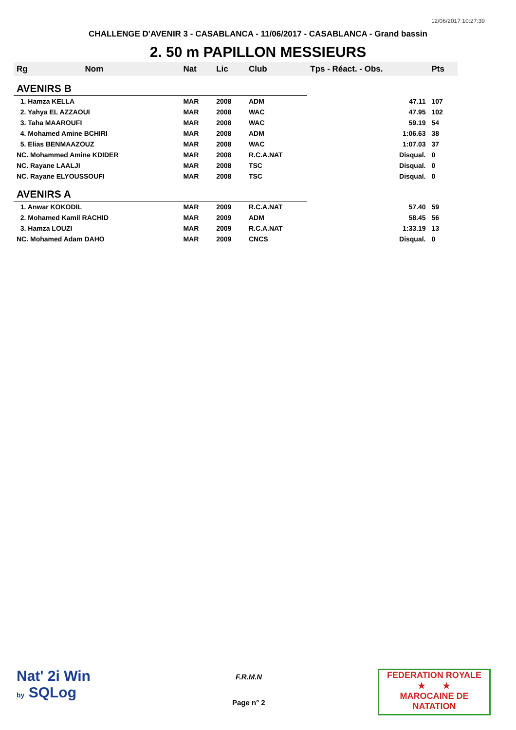12/06/2017 10:27:39
CHALLENGE D'AVENIR 3 - CASABLANCA - 11/06/2017 - CASABLANCA - Grand bassin
2. 50 m PAPILLON MESSIEURS
| Rg | Nom | Nat | Lic | Club | Tps - Réact. - Obs. | Pts |
| --- | --- | --- | --- | --- | --- | --- |
| AVENIRS B | | | | | | |
| 1. Hamza KELLA | | MAR | 2008 | ADM | 47.11 | 107 |
| 2. Yahya EL AZZAOUI | | MAR | 2008 | WAC | 47.95 | 102 |
| 3. Taha MAAROUFI | | MAR | 2008 | WAC | 59.19 | 54 |
| 4. Mohamed Amine BCHIRI | | MAR | 2008 | ADM | 1:06.63 | 38 |
| 5. Elias BENMAAZOUZ | | MAR | 2008 | WAC | 1:07.03 | 37 |
| NC. Mohammed Amine KDIDER | | MAR | 2008 | R.C.A.NAT | Disqual. | 0 |
| NC. Rayane LAALJI | | MAR | 2008 | TSC | Disqual. | 0 |
| NC. Rayane ELYOUSSOUFI | | MAR | 2008 | TSC | Disqual. | 0 |
| AVENIRS A | | | | | | |
| 1. Anwar KOKODIL | | MAR | 2009 | R.C.A.NAT | 57.40 | 59 |
| 2. Mohamed Kamil RACHID | | MAR | 2009 | ADM | 58.45 | 56 |
| 3. Hamza LOUZI | | MAR | 2009 | R.C.A.NAT | 1:33.19 | 13 |
| NC. Mohamed Adam DAHO | | MAR | 2009 | CNCS | Disqual. | 0 |
Nat' 2i Win
by SQLog
F.R.M.N
Page n° 2
FEDERATION ROYALE
★ ★
MAROCAINE DE NATATION